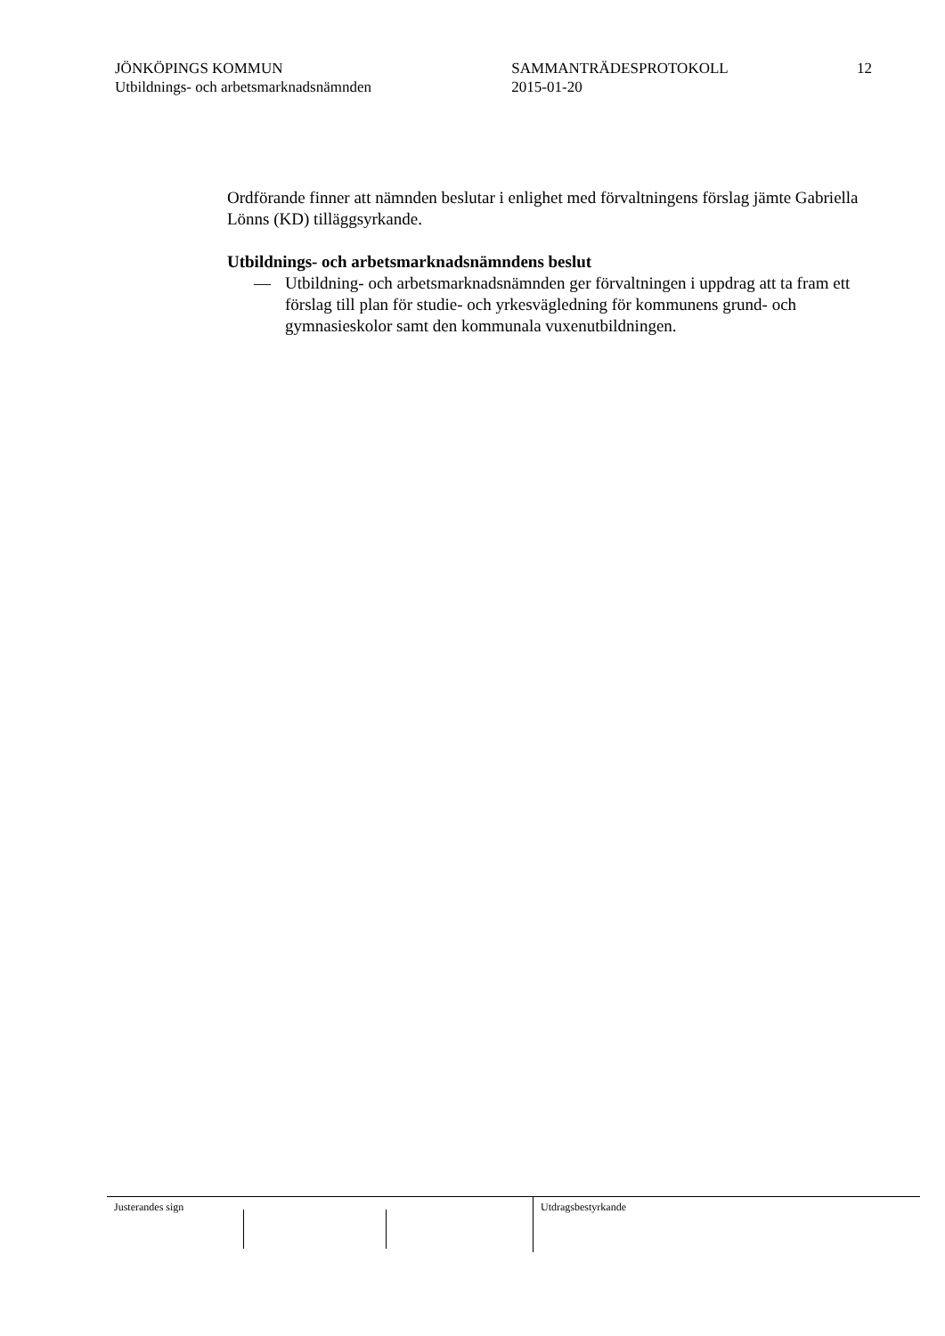JÖNKÖPINGS KOMMUN
Utbildnings- och arbetsmarknadsnämnden
SAMMANTRÄDESPROTOKOLL
2015-01-20
12
Ordförande finner att nämnden beslutar i enlighet med förvaltningens förslag jämte Gabriella Lönns (KD) tilläggsyrkande.
Utbildnings- och arbetsmarknadsnämndens beslut
— Utbildning- och arbetsmarknadsnämnden ger förvaltningen i uppdrag att ta fram ett förslag till plan för studie- och yrkesvägledning för kommunens grund- och gymnasieskolor samt den kommunala vuxenutbildningen.
Justerandes sign Utdragsbestyrkande